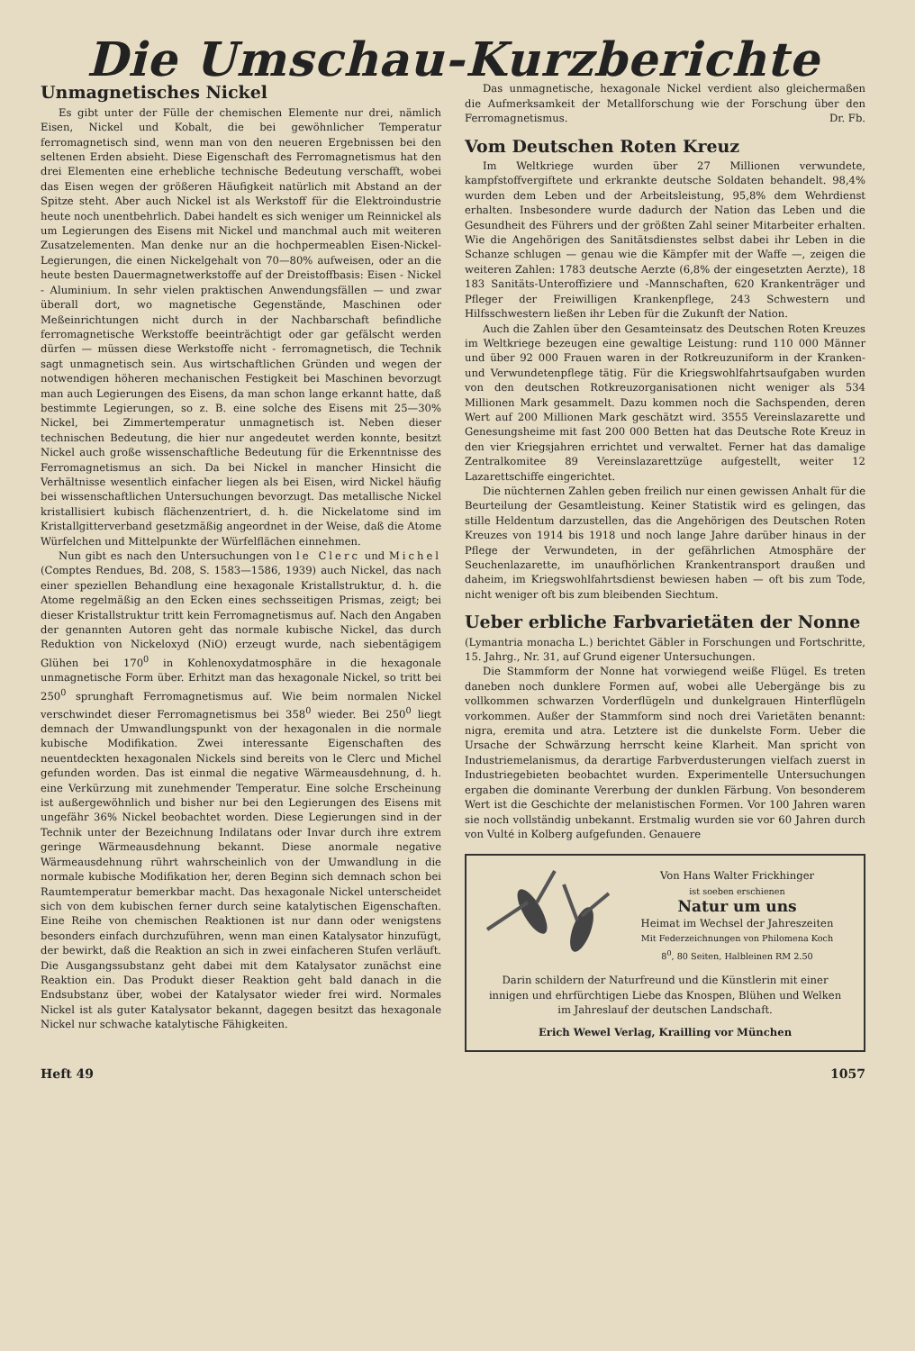Die Umschau-Kurzberichte
Unmagnetisches Nickel
Es gibt unter der Fülle der chemischen Elemente nur drei, nämlich Eisen, Nickel und Kobalt, die bei gewöhnlicher Temperatur ferromagnetisch sind, wenn man von den neueren Ergebnissen bei den seltenen Erden absieht. Diese Eigenschaft des Ferromagnetismus hat den drei Elementen eine erhebliche technische Bedeutung verschafft, wobei das Eisen wegen der größeren Häufigkeit natürlich mit Abstand an der Spitze steht. Aber auch Nickel ist als Werkstoff für die Elektroindustrie heute noch unentbehrlich. Dabei handelt es sich weniger um Reinnickel als um Legierungen des Eisens mit Nickel und manchmal auch mit weiteren Zusatzelementen. Man denke nur an die hochpermeablen Eisen-Nickel-Legierungen, die einen Nickelgehalt von 70—80% aufweisen, oder an die heute besten Dauermagnetwerkstoffe auf der Dreistoffbasis: Eisen - Nickel - Aluminium. In sehr vielen praktischen Anwendungsfällen — und zwar überall dort, wo magnetische Gegenstände, Maschinen oder Meßeinrichtungen nicht durch in der Nachbarschaft befindliche ferromagnetische Werkstoffe beeinträchtigt oder gar gefälscht werden dürfen — müssen diese Werkstoffe nicht - ferromagnetisch, die Technik sagt unmagnetisch sein. Aus wirtschaftlichen Gründen und wegen der notwendigen höheren mechanischen Festigkeit bei Maschinen bevorzugt man auch Legierungen des Eisens, da man schon lange erkannt hatte, daß bestimmte Legierungen, so z. B. eine solche des Eisens mit 25—30% Nickel, bei Zimmertemperatur unmagnetisch ist. Neben dieser technischen Bedeutung, die hier nur angedeutet werden konnte, besitzt Nickel auch große wissenschaftliche Bedeutung für die Erkenntnisse des Ferromagnetismus an sich. Da bei Nickel in mancher Hinsicht die Verhältnisse wesentlich einfacher liegen als bei Eisen, wird Nickel häufig bei wissenschaftlichen Untersuchungen bevorzugt. Das metallische Nickel kristallisiert kubisch flächenzentriert, d. h. die Nickelatome sind im Kristallgitterverband gesetzmäßig angeordnet in der Weise, daß die Atome Würfelchen und Mittelpunkte der Würfelflächen einnehmen.
Nun gibt es nach den Untersuchungen von le Clerc und Michel (Comptes Rendues, Bd. 208, S. 1583—1586, 1939) auch Nickel, das nach einer speziellen Behandlung eine hexagonale Kristallstruktur, d. h. die Atome regelmäßig an den Ecken eines sechsseitigen Prismas, zeigt; bei dieser Kristallstruktur tritt kein Ferromagnetismus auf. Nach den Angaben der genannten Autoren geht das normale kubische Nickel, das durch Reduktion von Nickeloxyd (NiO) erzeugt wurde, nach siebentägigem Glühen bei 170<sup>0</sup> in Kohlenoxydatmosphäre in die hexagonale unmagnetische Form über. Erhitzt man das hexagonale Nickel, so tritt bei 250<sup>0</sup> sprunghaft Ferromagnetismus auf. Wie beim normalen Nickel verschwindet dieser Ferromagnetismus bei 358<sup>0</sup> wieder. Bei 250<sup>0</sup> liegt demnach der Umwandlungspunkt von der hexagonalen in die normale kubische Modifikation. Zwei interessante Eigenschaften des neuentdeckten hexagonalen Nickels sind bereits von le Clerc und Michel gefunden worden. Das ist einmal die negative Wärmeausdehnung, d. h. eine Verkürzung mit zunehmender Temperatur. Eine solche Erscheinung ist außergewöhnlich und bisher nur bei den Legierungen des Eisens mit ungefähr 36% Nickel beobachtet worden. Diese Legierungen sind in der Technik unter der Bezeichnung Indilatans oder Invar durch ihre extrem geringe Wärmeausdehnung bekannt. Diese anormale negative Wärmeausdehnung rührt wahrscheinlich von der Umwandlung in die normale kubische Modifikation her, deren Beginn sich demnach schon bei Raumtemperatur bemerkbar macht. Das hexagonale Nickel unterscheidet sich von dem kubischen ferner durch seine katalytischen Eigenschaften. Eine Reihe von chemischen Reaktionen ist nur dann oder wenigstens besonders einfach durchzuführen, wenn man einen Katalysator hinzufügt, der bewirkt, daß die Reaktion an sich in zwei einfacheren Stufen verläuft. Die Ausgangssubstanz geht dabei mit dem Katalysator zunächst eine Reaktion ein. Das Produkt dieser Reaktion geht bald danach in die Endsubstanz über, wobei der Katalysator wieder frei wird. Normales Nickel ist als guter Katalysator bekannt, dagegen besitzt das hexagonale Nickel nur schwache katalytische Fähigkeiten.
Das unmagnetische, hexagonale Nickel verdient also gleichermaßen die Aufmerksamkeit der Metallforschung wie der Forschung über den Ferromagnetismus. Dr. Fb.
Vom Deutschen Roten Kreuz
Im Weltkriege wurden über 27 Millionen verwundete, kampfstoffvergiftete und erkrankte deutsche Soldaten behandelt. 98,4% wurden dem Leben und der Arbeitsleistung, 95,8% dem Wehrdienst erhalten. Insbesondere wurde dadurch der Nation das Leben und die Gesundheit des Führers und der größten Zahl seiner Mitarbeiter erhalten. Wie die Angehörigen des Sanitätsdienstes selbst dabei ihr Leben in die Schanze schlugen — genau wie die Kämpfer mit der Waffe —, zeigen die weiteren Zahlen: 1783 deutsche Aerzte (6,8% der eingesetzten Aerzte), 18 183 Sanitäts-Unteroffiziere und -Mannschaften, 620 Krankenträger und Pfleger der Freiwilligen Krankenpflege, 243 Schwestern und Hilfsschwestern ließen ihr Leben für die Zukunft der Nation.
Auch die Zahlen über den Gesamteinsatz des Deutschen Roten Kreuzes im Weltkriege bezeugen eine gewaltige Leistung: rund 110 000 Männer und über 92 000 Frauen waren in der Rotkreuzuniform in der Kranken- und Verwundetenpflege tätig. Für die Kriegswohlfahrtsaufgaben wurden von den deutschen Rotkreuzorganisationen nicht weniger als 534 Millionen Mark gesammelt. Dazu kommen noch die Sachspenden, deren Wert auf 200 Millionen Mark geschätzt wird. 3555 Vereinslazarette und Genesungsheime mit fast 200 000 Betten hat das Deutsche Rote Kreuz in den vier Kriegsjahren errichtet und verwaltet. Ferner hat das damalige Zentralkomitee 89 Vereinslazarettzüge aufgestellt, weiter 12 Lazarettschiffe eingerichtet.
Die nüchternen Zahlen geben freilich nur einen gewissen Anhalt für die Beurteilung der Gesamtleistung. Keiner Statistik wird es gelingen, das stille Heldentum darzustellen, das die Angehörigen des Deutschen Roten Kreuzes von 1914 bis 1918 und noch lange Jahre darüber hinaus in der Pflege der Verwundeten, in der gefährlichen Atmosphäre der Seuchenlazarette, im unaufhörlichen Krankentransport draußen und daheim, im Kriegswohlfahrtsdienst bewiesen haben — oft bis zum Tode, nicht weniger oft bis zum bleibenden Siechtum.
Ueber erbliche Farbvarietäten der Nonne
(Lymantria monacha L.) berichtet Gäbler in Forschungen und Fortschritte, 15. Jahrg., Nr. 31, auf Grund eigener Untersuchungen.
Die Stammform der Nonne hat vorwiegend weiße Flügel. Es treten daneben noch dunklere Formen auf, wobei alle Uebergänge bis zu vollkommen schwarzen Vorderflügeln und dunkelgrauen Hinterflügeln vorkommen. Außer der Stammform sind noch drei Varietäten benannt: nigra, eremita und atra. Letztere ist die dunkelste Form. Ueber die Ursache der Schwärzung herrscht keine Klarheit. Man spricht von Industriemelanismus, da derartige Farbverdusterungen vielfach zuerst in Industriegebieten beobachtet wurden. Experimentelle Untersuchungen ergaben die dominante Vererbung der dunklen Färbung. Von besonderem Wert ist die Geschichte der melanistischen Formen. Vor 100 Jahren waren sie noch vollständig unbekannt. Erstmalig wurden sie vor 60 Jahren durch von Vulté in Kolberg aufgefunden. Genauere
Von Hans Walter Frickhinger
ist soeben erschienen
Natur um uns
Heimat im Wechsel der Jahreszeiten
Mit Federzeichnungen von Philomena Koch
8<sup>0</sup>, 80 Seiten, Halbleinen RM 2.50
Darin schildern der Naturfreund und die Künstlerin mit einer innigen und ehrfürchtigen Liebe das Knospen, Blühen und Welken im Jahreslauf der deutschen Landschaft.
Erich Wewel Verlag, Krailling vor München
Heft 49 1057